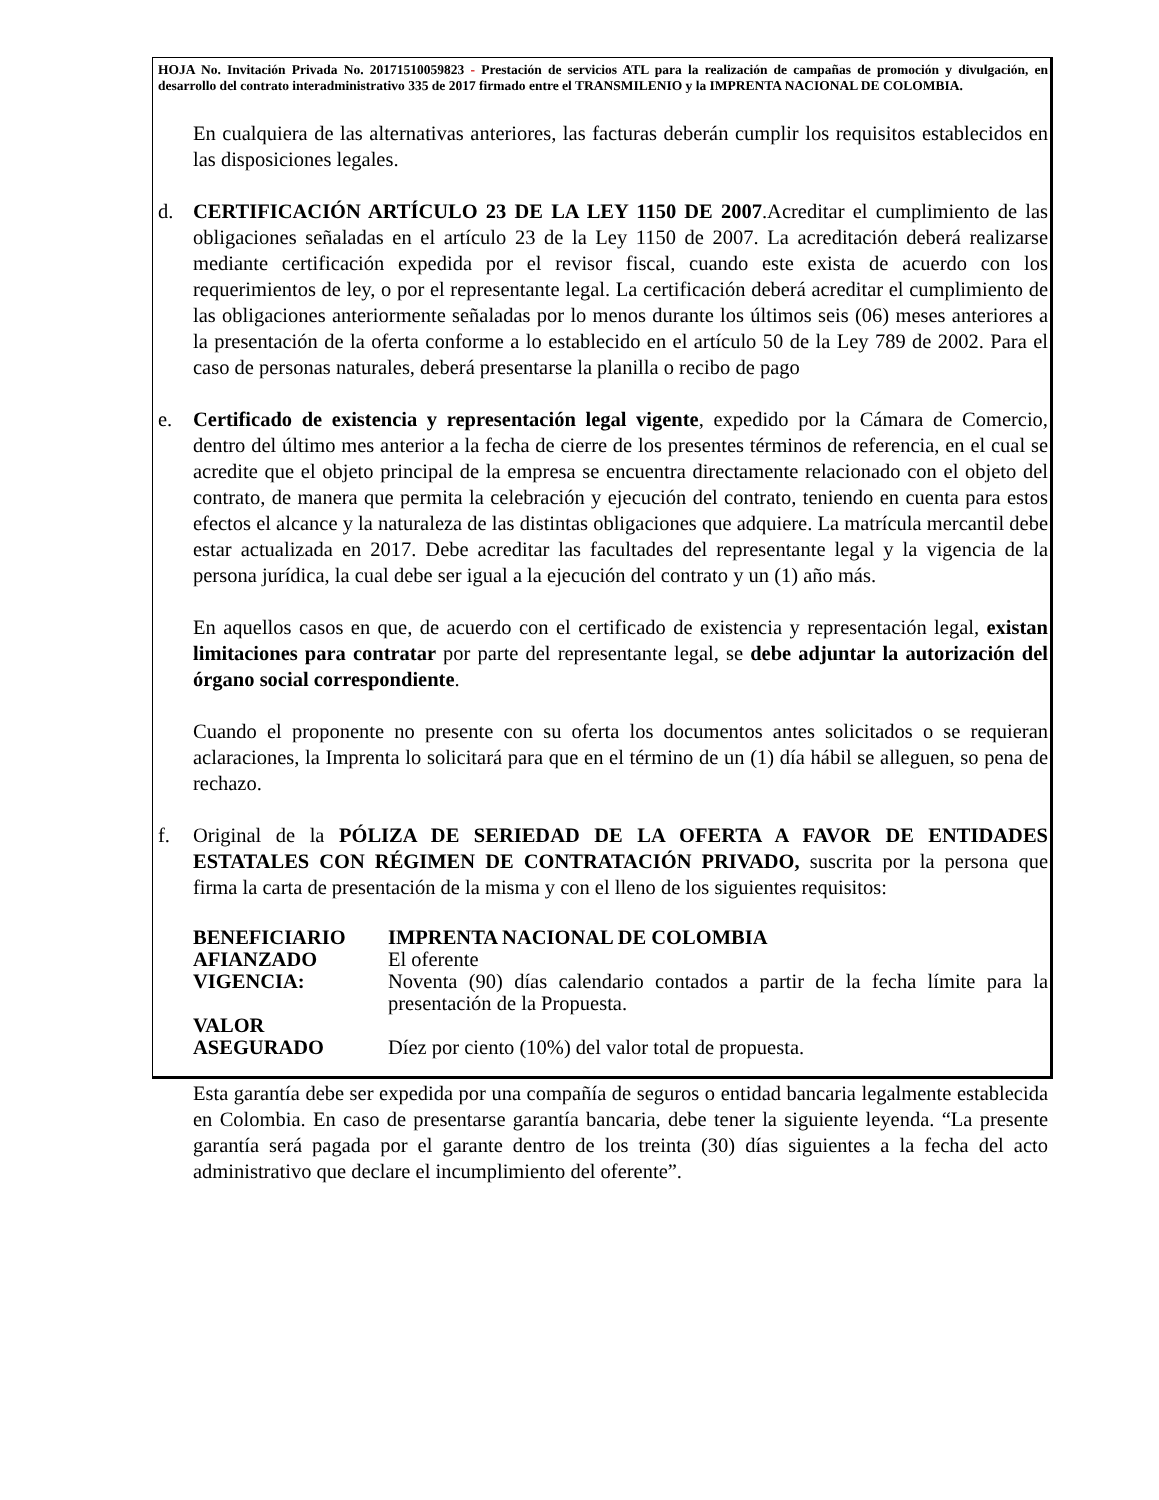HOJA No. Invitación Privada No. 20171510059823 - Prestación de servicios ATL para la realización de campañas de promoción y divulgación, en desarrollo del contrato interadministrativo 335 de 2017 firmado entre el TRANSMILENIO y la IMPRENTA NACIONAL DE COLOMBIA.
En cualquiera de las alternativas anteriores, las facturas deberán cumplir los requisitos establecidos en las disposiciones legales.
d. CERTIFICACIÓN ARTÍCULO 23 DE LA LEY 1150 DE 2007.Acreditar el cumplimiento de las obligaciones señaladas en el artículo 23 de la Ley 1150 de 2007. La acreditación deberá realizarse mediante certificación expedida por el revisor fiscal, cuando este exista de acuerdo con los requerimientos de ley, o por el representante legal. La certificación deberá acreditar el cumplimiento de las obligaciones anteriormente señaladas por lo menos durante los últimos seis (06) meses anteriores a la presentación de la oferta conforme a lo establecido en el artículo 50 de la Ley 789 de 2002. Para el caso de personas naturales, deberá presentarse la planilla o recibo de pago
e. Certificado de existencia y representación legal vigente, expedido por la Cámara de Comercio, dentro del último mes anterior a la fecha de cierre de los presentes términos de referencia, en el cual se acredite que el objeto principal de la empresa se encuentra directamente relacionado con el objeto del contrato, de manera que permita la celebración y ejecución del contrato, teniendo en cuenta para estos efectos el alcance y la naturaleza de las distintas obligaciones que adquiere. La matrícula mercantil debe estar actualizada en 2017. Debe acreditar las facultades del representante legal y la vigencia de la persona jurídica, la cual debe ser igual a la ejecución del contrato y un (1) año más.
En aquellos casos en que, de acuerdo con el certificado de existencia y representación legal, existan limitaciones para contratar por parte del representante legal, se debe adjuntar la autorización del órgano social correspondiente.
Cuando el proponente no presente con su oferta los documentos antes solicitados o se requieran aclaraciones, la Imprenta lo solicitará para que en el término de un (1) día hábil se alleguen, so pena de rechazo.
f. Original de la PÓLIZA DE SERIEDAD DE LA OFERTA A FAVOR DE ENTIDADES ESTATALES CON RÉGIMEN DE CONTRATACIÓN PRIVADO, suscrita por la persona que firma la carta de presentación de la misma y con el lleno de los siguientes requisitos:
| BENEFICIARIO | IMPRENTA NACIONAL DE COLOMBIA |
| AFIANZADO | El oferente |
| VIGENCIA: | Noventa (90) días calendario contados a partir de la fecha límite para la presentación de la Propuesta. |
| VALOR ASEGURADO | Díez por ciento (10%) del valor total de propuesta. |
Esta garantía debe ser expedida por una compañía de seguros o entidad bancaria legalmente establecida en Colombia. En caso de presentarse garantía bancaria, debe tener la siguiente leyenda. “La presente garantía será pagada por el garante dentro de los treinta (30) días siguientes a la fecha del acto administrativo que declare el incumplimiento del oferente”.